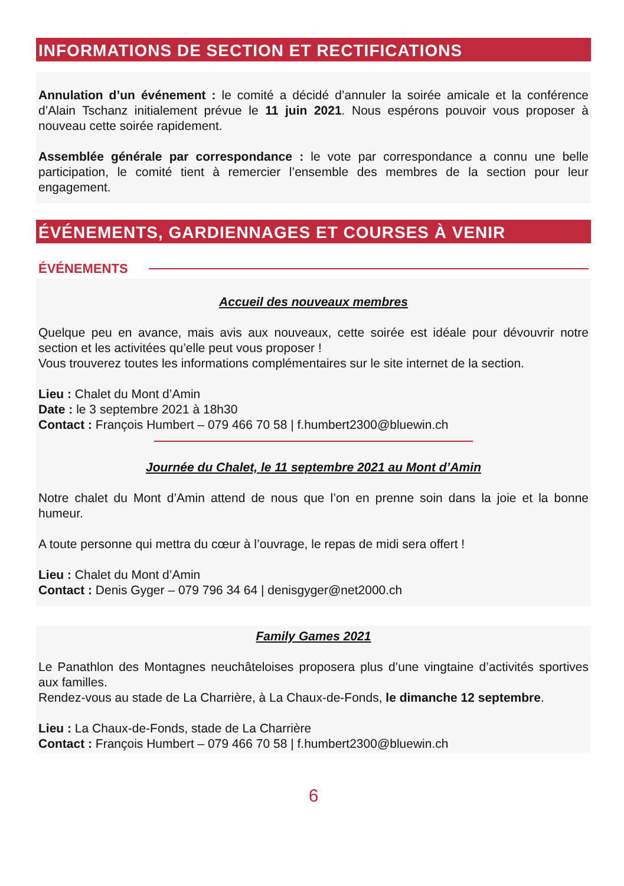INFORMATIONS DE SECTION ET RECTIFICATIONS
Annulation d’un événement : le comité a décidé d’annuler la soirée amicale et la conférence d’Alain Tschanz initialement prévue le 11 juin 2021. Nous espérons pouvoir vous proposer à nouveau cette soirée rapidement.
Assemblée générale par correspondance : le vote par correspondance a connu une belle participation, le comité tient à remercier l’ensemble des membres de la section pour leur engagement.
ÉVÉNEMENTS, GARDIENNAGES ET COURSES À VENIR
ÉVÉNEMENTS
Accueil des nouveaux membres
Quelque peu en avance, mais avis aux nouveaux, cette soirée est idéale pour dévouvrir notre section et les activitées qu’elle peut vous proposer !
Vous trouverez toutes les informations complémentaires sur le site internet de la section.
Lieu : Chalet du Mont d’Amin
Date : le 3 septembre 2021 à 18h30
Contact : François Humbert – 079 466 70 58 | f.humbert2300@bluewin.ch
Journée du Chalet, le 11 septembre 2021 au Mont d’Amin
Notre chalet du Mont d’Amin attend de nous que l’on en prenne soin dans la joie et la bonne humeur.
A toute personne qui mettra du cœur à l’ouvrage, le repas de midi sera offert !
Lieu : Chalet du Mont d’Amin
Contact : Denis Gyger – 079 796 34 64 | denisgyger@net2000.ch
Family Games 2021
Le Panathlon des Montagnes neuchâteloises proposera plus d’une vingtaine d’activités sportives aux familles.
Rendez-vous au stade de La Charrière, à La Chaux-de-Fonds, le dimanche 12 septembre.
Lieu : La Chaux-de-Fonds, stade de La Charrière
Contact : François Humbert – 079 466 70 58 | f.humbert2300@bluewin.ch
6